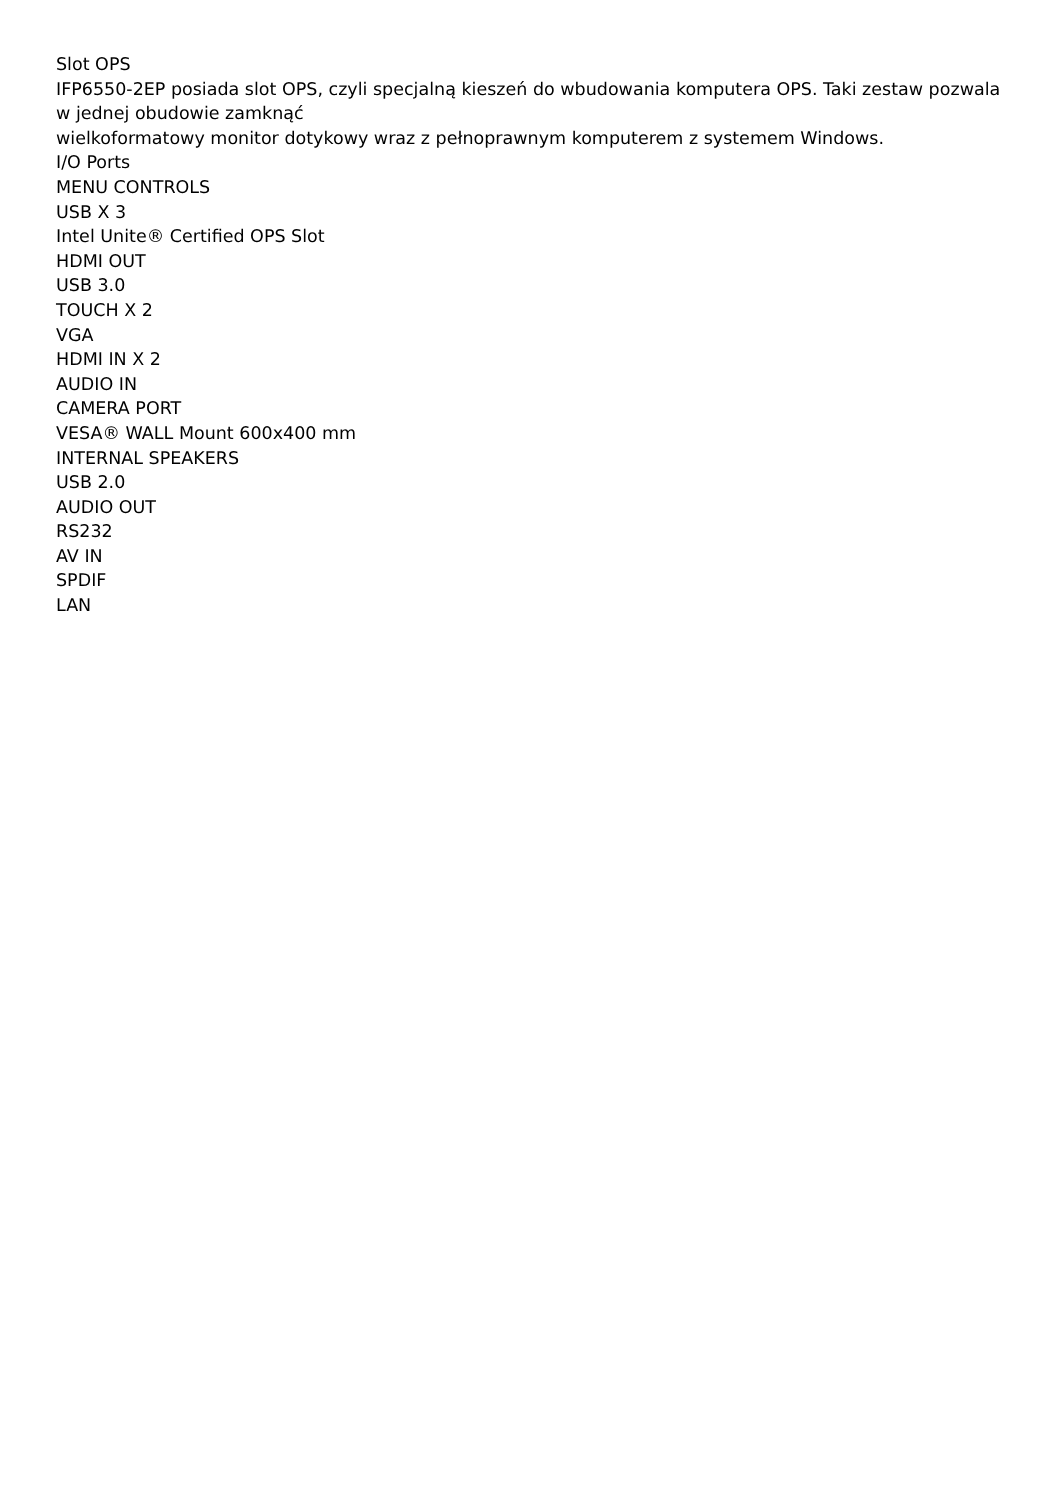Slot OPS
IFP6550-2EP posiada slot OPS, czyli specjalną kieszeń do wbudowania komputera OPS. Taki zestaw pozwala w jednej obudowie zamknąć
wielkoformatowy monitor dotykowy wraz z pełnoprawnym komputerem z systemem Windows.
I/O Ports
MENU CONTROLS
USB X 3
Intel Unite® Certified OPS Slot
HDMI OUT
USB 3.0
TOUCH X 2
VGA
HDMI IN X 2
AUDIO IN
CAMERA PORT
VESA® WALL Mount 600x400 mm
INTERNAL SPEAKERS
USB 2.0
AUDIO OUT
RS232
AV IN
SPDIF
LAN